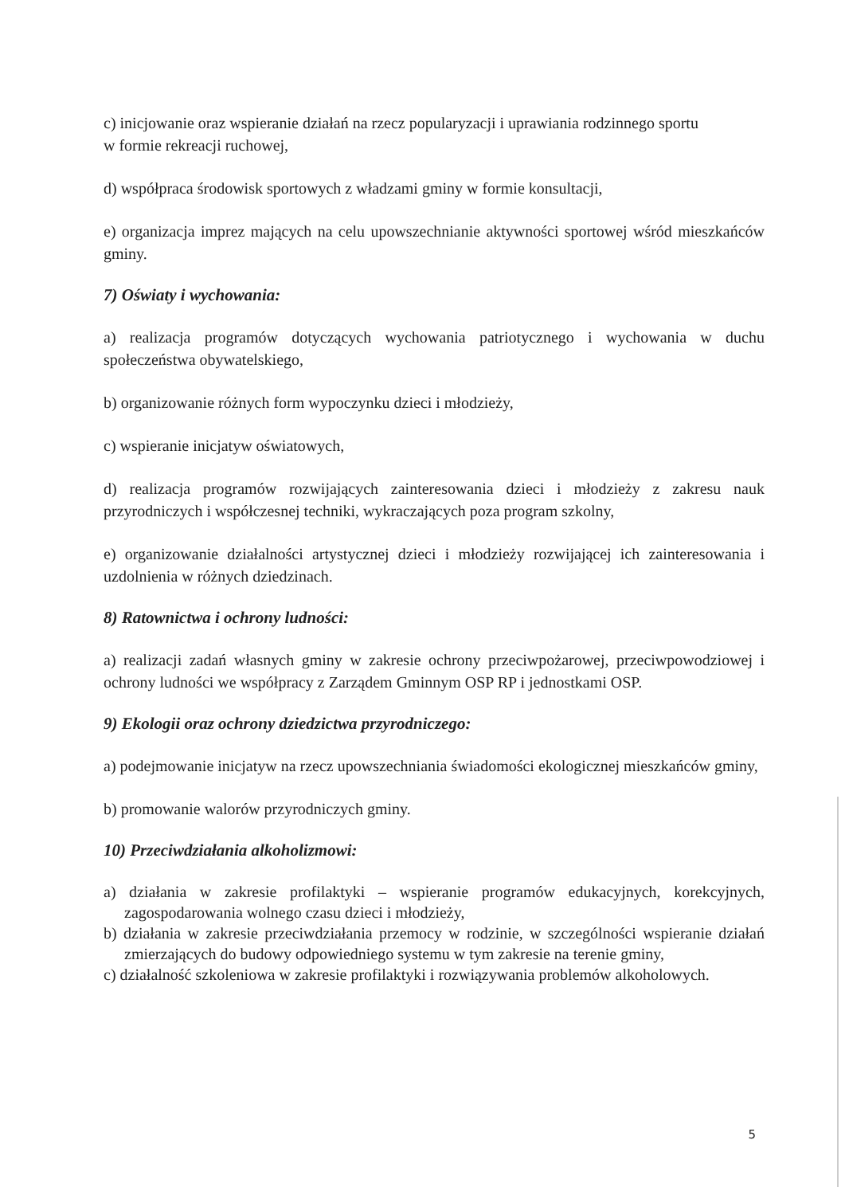c) inicjowanie oraz wspieranie działań na rzecz popularyzacji i uprawiania rodzinnego sportu
w formie rekreacji ruchowej,
d) współpraca środowisk sportowych z władzami gminy w formie konsultacji,
e) organizacja imprez mających na celu upowszechnianie aktywności sportowej wśród mieszkańców gminy.
7) Oświaty i wychowania:
a) realizacja programów dotyczących wychowania patriotycznego i wychowania w duchu społeczeństwa obywatelskiego,
b) organizowanie różnych form wypoczynku dzieci i młodzieży,
c) wspieranie inicjatyw oświatowych,
d) realizacja programów rozwijających zainteresowania dzieci i młodzieży z zakresu nauk przyrodniczych i współczesnej techniki, wykraczających poza program szkolny,
e) organizowanie działalności artystycznej dzieci i młodzieży rozwijającej ich zainteresowania i uzdolnienia w różnych dziedzinach.
8) Ratownictwa i ochrony ludności:
a) realizacji zadań własnych gminy w zakresie ochrony przeciwpożarowej, przeciwpowodziowej i ochrony ludności we współpracy z Zarządem Gminnym OSP RP i jednostkami OSP.
9) Ekologii oraz ochrony dziedzictwa przyrodniczego:
a) podejmowanie inicjatyw na rzecz upowszechniania świadomości ekologicznej mieszkańców gminy,
b) promowanie walorów przyrodniczych gminy.
10) Przeciwdziałania alkoholizmowi:
a) działania w zakresie profilaktyki – wspieranie programów edukacyjnych, korekcyjnych, zagospodarowania wolnego czasu dzieci i młodzieży,
b) działania w zakresie przeciwdziałania przemocy w rodzinie, w szczególności wspieranie działań zmierzających do budowy odpowiedniego systemu w tym zakresie na terenie gminy,
c) działalność szkoleniowa w zakresie profilaktyki i rozwiązywania problemów alkoholowych.
5